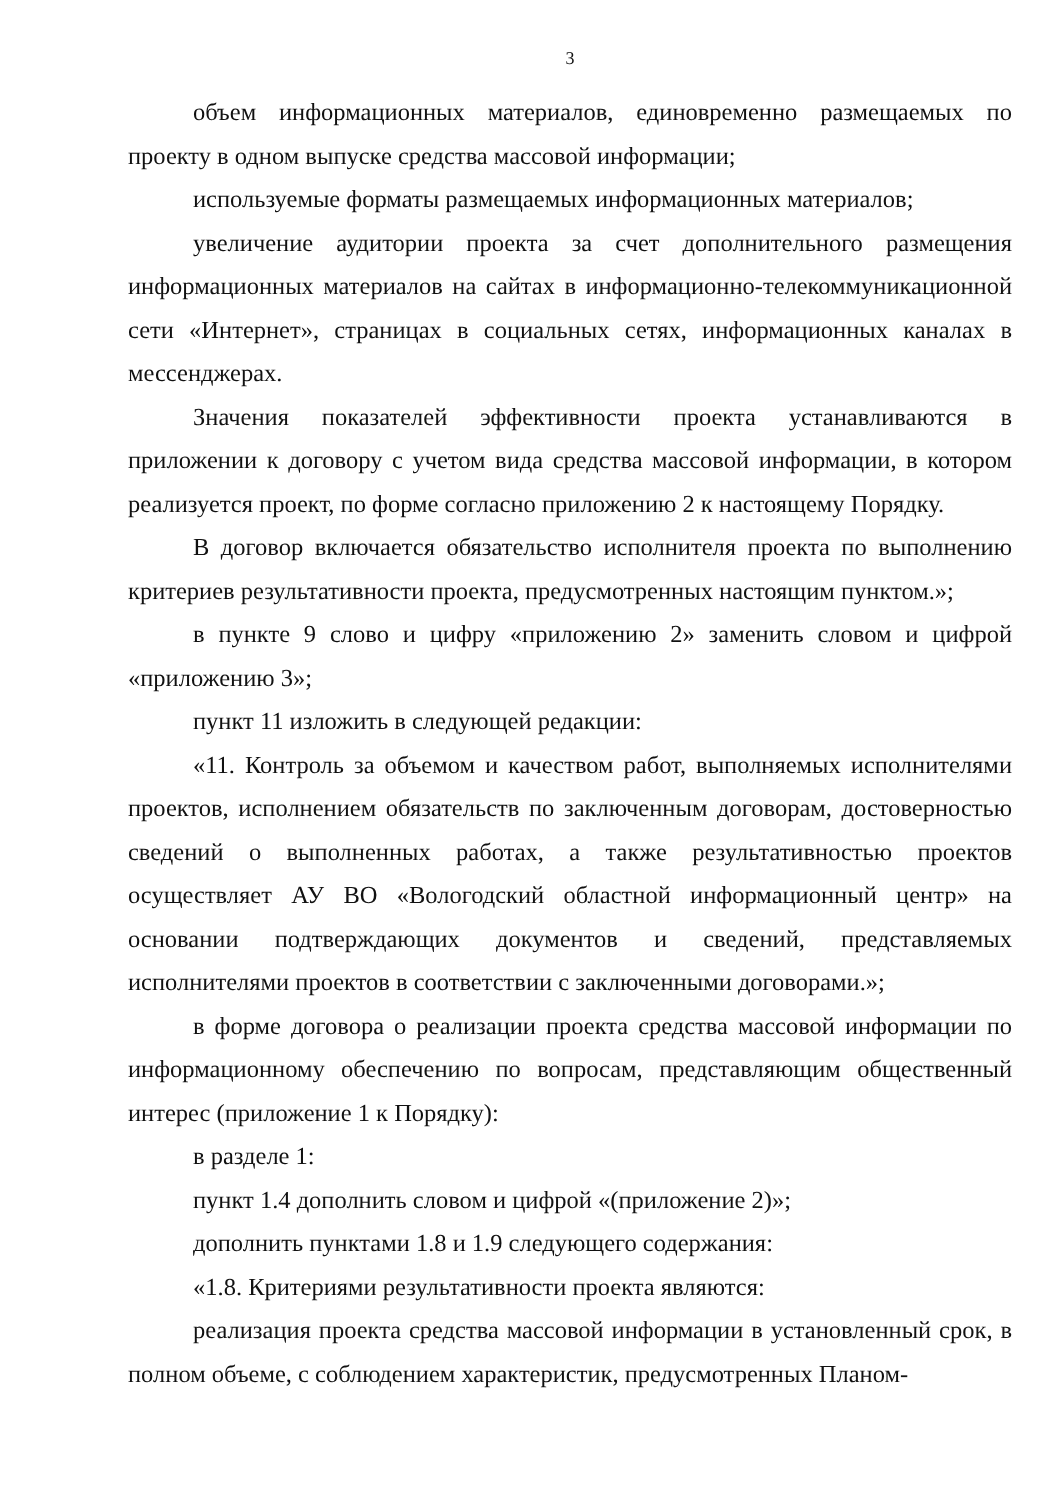3
объем информационных материалов, единовременно размещаемых по проекту в одном выпуске средства массовой информации;
используемые форматы размещаемых информационных материалов;
увеличение аудитории проекта за счет дополнительного размещения информационных материалов на сайтах в информационно-телекоммуникационной сети «Интернет», страницах в социальных сетях, информационных каналах в мессенджерах.
Значения показателей эффективности проекта устанавливаются в приложении к договору с учетом вида средства массовой информации, в котором реализуется проект, по форме согласно приложению 2 к настоящему Порядку.
В договор включается обязательство исполнителя проекта по выполнению критериев результативности проекта, предусмотренных настоящим пунктом.»;
в пункте 9 слово и цифру «приложению 2» заменить словом и цифрой «приложению 3»;
пункт 11 изложить в следующей редакции:
«11. Контроль за объемом и качеством работ, выполняемых исполнителями проектов, исполнением обязательств по заключенным договорам, достоверностью сведений о выполненных работах, а также результативностью проектов осуществляет АУ ВО «Вологодский областной информационный центр» на основании подтверждающих документов и сведений, представляемых исполнителями проектов в соответствии с заключенными договорами.»;
в форме договора о реализации проекта средства массовой информации по информационному обеспечению по вопросам, представляющим общественный интерес (приложение 1 к Порядку):
в разделе 1:
пункт 1.4 дополнить словом и цифрой «(приложение 2)»;
дополнить пунктами 1.8 и 1.9 следующего содержания:
«1.8. Критериями результативности проекта являются:
реализация проекта средства массовой информации в установленный срок, в полном объеме, с соблюдением характеристик, предусмотренных Планом-